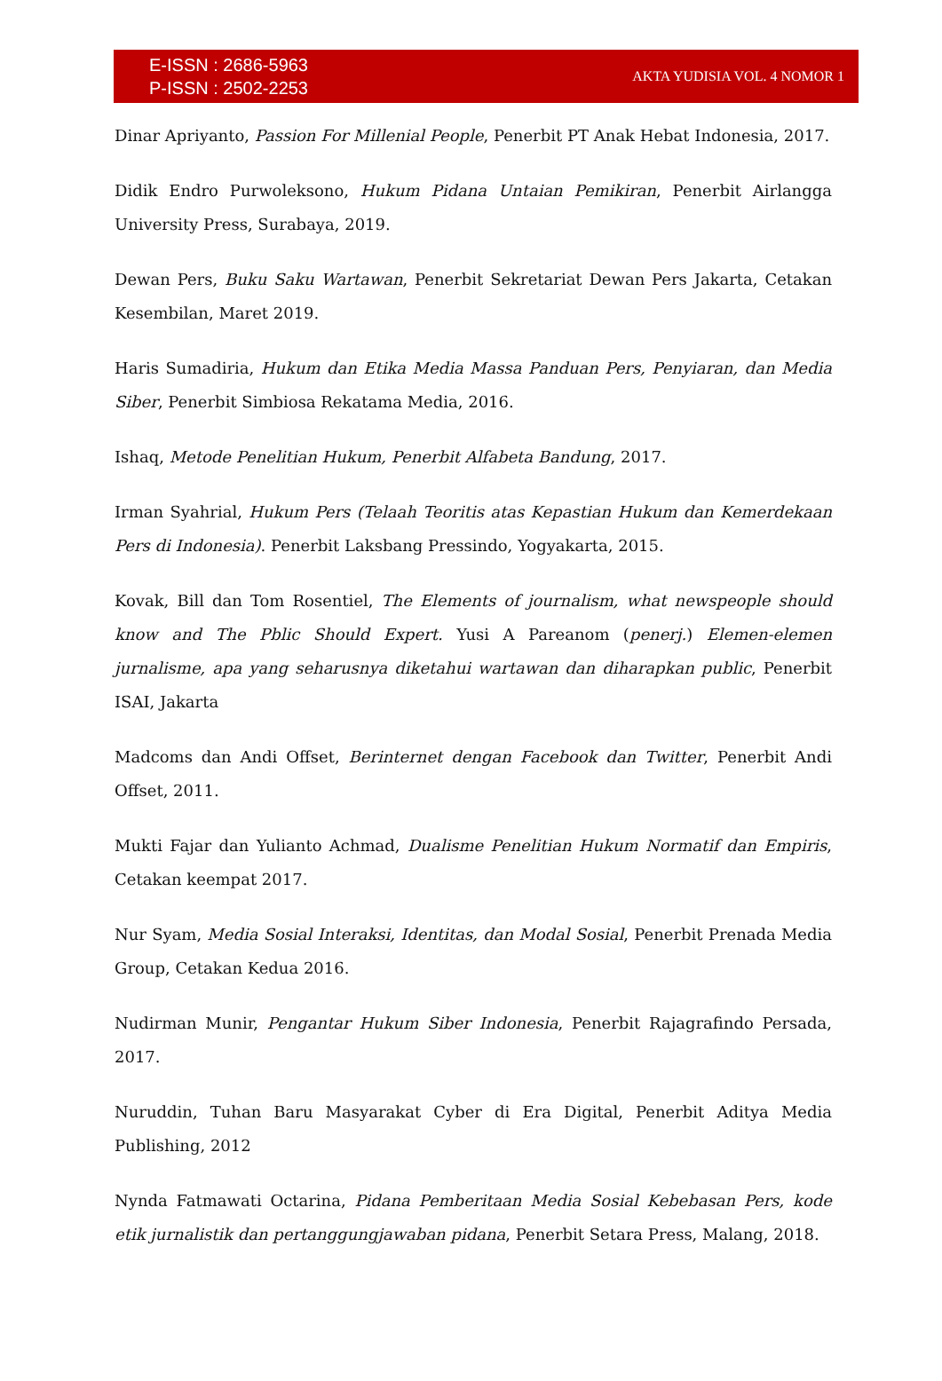E-ISSN : 2686-5963
P-ISSN : 2502-2253
AKTA YUDISIA VOL. 4 NOMOR 1
Dinar Apriyanto, Passion For Millenial People, Penerbit PT Anak Hebat Indonesia, 2017.
Didik Endro Purwoleksono, Hukum Pidana Untaian Pemikiran, Penerbit Airlangga University Press, Surabaya, 2019.
Dewan Pers, Buku Saku Wartawan, Penerbit Sekretariat Dewan Pers Jakarta, Cetakan Kesembilan, Maret 2019.
Haris Sumadiria, Hukum dan Etika Media Massa Panduan Pers, Penyiaran, dan Media Siber, Penerbit Simbiosa Rekatama Media, 2016.
Ishaq, Metode Penelitian Hukum, Penerbit Alfabeta Bandung, 2017.
Irman Syahrial, Hukum Pers (Telaah Teoritis atas Kepastian Hukum dan Kemerdekaan Pers di Indonesia). Penerbit Laksbang Pressindo, Yogyakarta, 2015.
Kovak, Bill dan Tom Rosentiel, The Elements of journalism, what newspeople should know and The Pblic Should Expert. Yusi A Pareanom (penerj.) Elemen-elemen jurnalisme, apa yang seharusnya diketahui wartawan dan diharapkan public, Penerbit ISAI, Jakarta
Madcoms dan Andi Offset, Berinternet dengan Facebook dan Twitter, Penerbit Andi Offset, 2011.
Mukti Fajar dan Yulianto Achmad, Dualisme Penelitian Hukum Normatif dan Empiris, Cetakan keempat 2017.
Nur Syam, Media Sosial Interaksi, Identitas, dan Modal Sosial, Penerbit Prenada Media Group, Cetakan Kedua 2016.
Nudirman Munir, Pengantar Hukum Siber Indonesia, Penerbit Rajagrafindo Persada, 2017.
Nuruddin, Tuhan Baru Masyarakat Cyber di Era Digital, Penerbit Aditya Media Publishing, 2012
Nynda Fatmawati Octarina, Pidana Pemberitaan Media Sosial Kebebasan Pers, kode etik jurnalistik dan pertanggungjawaban pidana, Penerbit Setara Press, Malang, 2018.